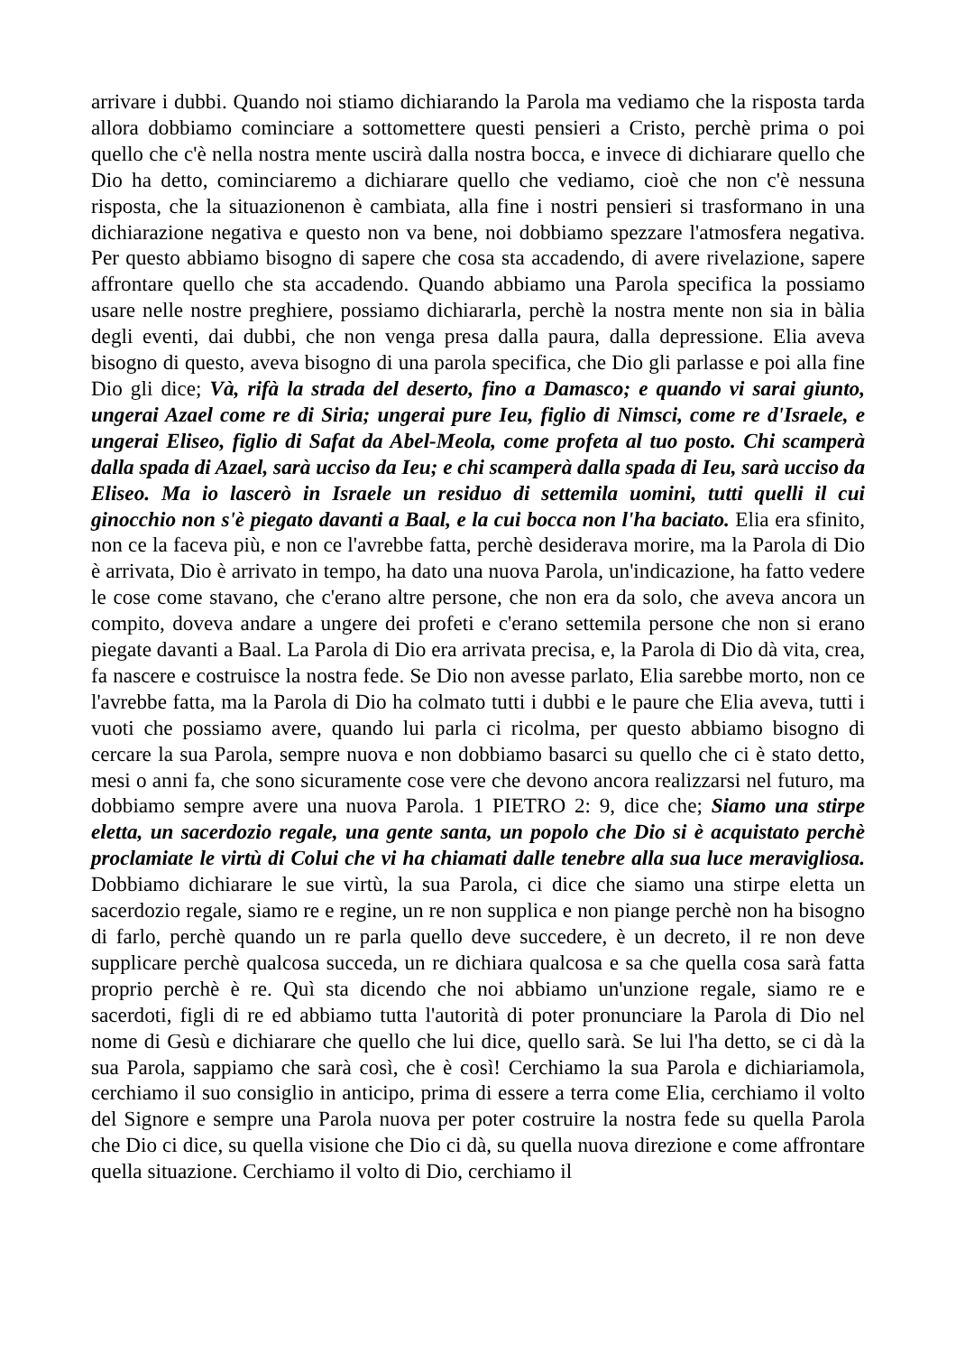arrivare i dubbi. Quando noi stiamo dichiarando la Parola ma vediamo che la risposta tarda allora dobbiamo cominciare a sottomettere questi pensieri a Cristo, perchè prima o poi quello che c'è nella nostra mente uscirà dalla nostra bocca, e invece di dichiarare quello che Dio ha detto, cominciaremo a dichiarare quello che vediamo, cioè che non c'è nessuna risposta, che la situazionenon è cambiata, alla fine i nostri pensieri si trasformano in una dichiarazione negativa e questo non va bene, noi dobbiamo spezzare l'atmosfera negativa. Per questo abbiamo bisogno di sapere che cosa sta accadendo, di avere rivelazione, sapere affrontare quello che sta accadendo. Quando abbiamo una Parola specifica la possiamo usare nelle nostre preghiere, possiamo dichiararla, perchè la nostra mente non sia in bàlia degli eventi, dai dubbi, che non venga presa dalla paura, dalla depressione. Elia aveva bisogno di questo, aveva bisogno di una parola specifica, che Dio gli parlasse e poi alla fine Dio gli dice; Và, rifà la strada del deserto, fino a Damasco; e quando vi sarai giunto, ungerai Azael come re di Siria; ungerai pure Ieu, figlio di Nimsci, come re d'Israele, e ungerai Eliseo, figlio di Safat da Abel-Meola, come profeta al tuo posto. Chi scamperà dalla spada di Azael, sarà ucciso da Ieu; e chi scamperà dalla spada di Ieu, sarà ucciso da Eliseo. Ma io lascerò in Israele un residuo di settemila uomini, tutti quelli il cui ginocchio non s'è piegato davanti a Baal, e la cui bocca non l'ha baciato. Elia era sfinito, non ce la faceva più, e non ce l'avrebbe fatta, perchè desiderava morire, ma la Parola di Dio è arrivata, Dio è arrivato in tempo, ha dato una nuova Parola, un'indicazione, ha fatto vedere le cose come stavano, che c'erano altre persone, che non era da solo, che aveva ancora un compito, doveva andare a ungere dei profeti e c'erano settemila persone che non si erano piegate davanti a Baal. La Parola di Dio era arrivata precisa, e, la Parola di Dio dà vita, crea, fa nascere e costruisce la nostra fede. Se Dio non avesse parlato, Elia sarebbe morto, non ce l'avrebbe fatta, ma la Parola di Dio ha colmato tutti i dubbi e le paure che Elia aveva, tutti i vuoti che possiamo avere, quando lui parla ci ricolma, per questo abbiamo bisogno di cercare la sua Parola, sempre nuova e non dobbiamo basarci su quello che ci è stato detto, mesi o anni fa, che sono sicuramente cose vere che devono ancora realizzarsi nel futuro, ma dobbiamo sempre avere una nuova Parola. 1 PIETRO 2: 9, dice che; Siamo una stirpe eletta, un sacerdozio regale, una gente santa, un popolo che Dio si è acquistato perchè proclamiate le virtù di Colui che vi ha chiamati dalle tenebre alla sua luce meravigliosa. Dobbiamo dichiarare le sue virtù, la sua Parola, ci dice che siamo una stirpe eletta un sacerdozio regale, siamo re e regine, un re non supplica e non piange perchè non ha bisogno di farlo, perchè quando un re parla quello deve succedere, è un decreto, il re non deve supplicare perchè qualcosa succeda, un re dichiara qualcosa e sa che quella cosa sarà fatta proprio perchè è re. Quì sta dicendo che noi abbiamo un'unzione regale, siamo re e sacerdoti, figli di re ed abbiamo tutta l'autorità di poter pronunciare la Parola di Dio nel nome di Gesù e dichiarare che quello che lui dice, quello sarà. Se lui l'ha detto, se ci dà la sua Parola, sappiamo che sarà così, che è così! Cerchiamo la sua Parola e dichiariamola, cerchiamo il suo consiglio in anticipo, prima di essere a terra come Elia, cerchiamo il volto del Signore e sempre una Parola nuova per poter costruire la nostra fede su quella Parola che Dio ci dice, su quella visione che Dio ci dà, su quella nuova direzione e come affrontare quella situazione. Cerchiamo il volto di Dio, cerchiamo il